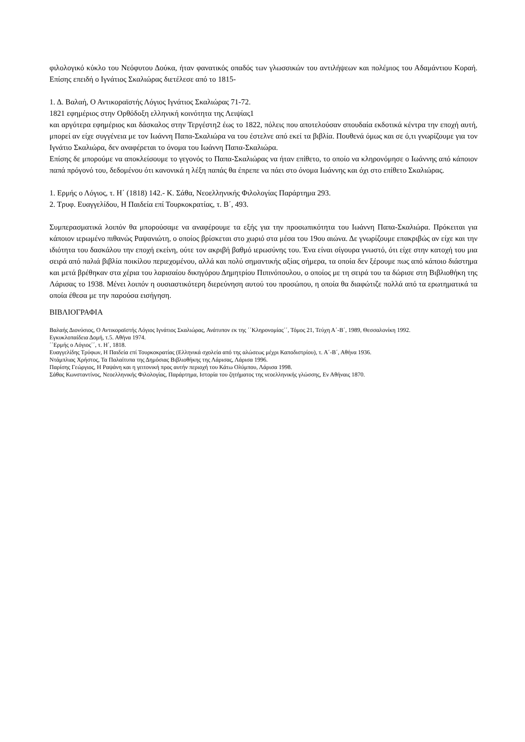φιλολογικό κύκλο του Νεόφυτου Δούκα, ήταν φανατικός οπαδός των γλωσσικών του αντιλήψεων και πολέμιος του Αδαμάντιου Κοραή. Επίσης επειδή ο Ιγνάτιος Σκαλιώρας διετέλεσε από το 1815-
1. Δ. Βαλαή, Ο Αντικοραϊστής Λόγιος Ιγνάτιος Σκαλιώρας 71-72.
1821 εφημέριος στην Ορθόδοξη ελληνική κοινότητα της Λειψίας1
και αργότερα εφημέριος και δάσκαλος στην Τεργέστη2 έως το 1822, πόλεις που αποτελούσαν σπουδαία εκδοτικά κέντρα την εποχή αυτή, μπορεί αν είχε συγγένεια με τον Ιωάννη Παπα-Σκαλιώρα να του έστελνε από εκεί τα βιβλία. Πουθενά όμως και σε ό,τι γνωρίζουμε για τον Ιγνάτιο Σκαλιώρα, δεν αναφέρεται το όνομα του Ιωάννη Παπα-Σκαλιώρα.
Επίσης δε μπορούμε να αποκλείσουμε το γεγονός το Παπα-Σκαλιώρας να ήταν επίθετο, το οποίο να κληρονόμησε ο Ιωάννης από κάποιον παπά πρόγονό του, δεδομένου ότι κανονικά η λέξη παπάς θα έπρεπε να πάει στο όνομα Ιωάννης και όχι στο επίθετο Σκαλιώρας.
1. Ερμής ο Λόγιος, τ. Η΄ (1818) 142.- Κ. Σάθα, Νεοελληνικής Φιλολογίας Παράρτημα 293.
2. Τρυφ. Ευαγγελίδου, Η Παιδεία επί Τουρκοκρατίας, τ. Β΄, 493.
Συμπερασματικά λοιπόν θα μπορούσαμε να αναφέρουμε τα εξής για την προσωπικότητα του Ιωάννη Παπα-Σκαλιώρα. Πρόκειται για κάποιον ιερωμένο πιθανώς Ραψανιώτη, ο οποίος βρίσκεται στο χωριό στα μέσα του 19ου αιώνα. Δε γνωρίζουμε επακριβώς αν είχε και την ιδιότητα του δασκάλου την εποχή εκείνη, ούτε τον ακριβή βαθμό ιερωσύνης του. Ένα είναι σίγουρα γνωστό, ότι είχε στην κατοχή του μια σειρά από παλιά βιβλία ποικίλου περιεχομένου, αλλά και πολύ σημαντικής αξίας σήμερα, τα οποία δεν ξέρουμε πως από κάποιο διάστημα και μετά βρέθηκαν στα χέρια του λαρισαίου δικηγόρου Δημητρίου Πιπινόπουλου, ο οποίος με τη σειρά του τα δώρισε στη Βιβλιοθήκη της Λάρισας το 1938. Μένει λοιπόν η ουσιαστικότερη διερεύνηση αυτού του προσώπου, η οποία θα διαφώτιζε πολλά από τα ερωτηματικά τα οποία έθεσα με την παρούσα εισήγηση.
ΒΙΒΛΙΟΓΡΑΦΙΑ
Βαλαής Διονύσιος, Ο Αντικοραϊστής Λόγιος Ιγνάτιος Σκαλιώρας, Ανάτυπον εκ της ΄΄Κληρονομίας΄΄, Τόμος 21, Τεύχη Α΄-Β΄, 1989, Θεσσαλονίκη 1992.
Εγκυκλοπαίδεια Δομή, τ.5. Αθήνα 1974.
΄΄Ερμής ο Λόγιος΄΄, τ. Η΄, 1818.
Ευαγγελίδης Τρύφων, Η Παιδεία επί Τουρκοκρατίας (Ελληνικά σχολεία από της αλώσεως μέχρι Καποδιστρίου), τ. Α΄-Β΄, Αθήνα 1936.
Ντάμπλιας Χρήστος, Τα Παλαίτυπα της Δημόσιας Βιβλιοθήκης της Λάρισας, Λάρισα 1996.
Παρίσης Γεώργιος, Η Ραψάνη και η γειτονική προς αυτήν περιοχή του Κάτω Ολύμπου, Λάρισα 1998.
Σάθας Κωνσταντίνος, Νεοελληνικής Φιλολογίας, Παράρτημα, Ιστορία του ζητήματος της νεοελληνικής γλώσσης, Εν Αθήναις 1870.